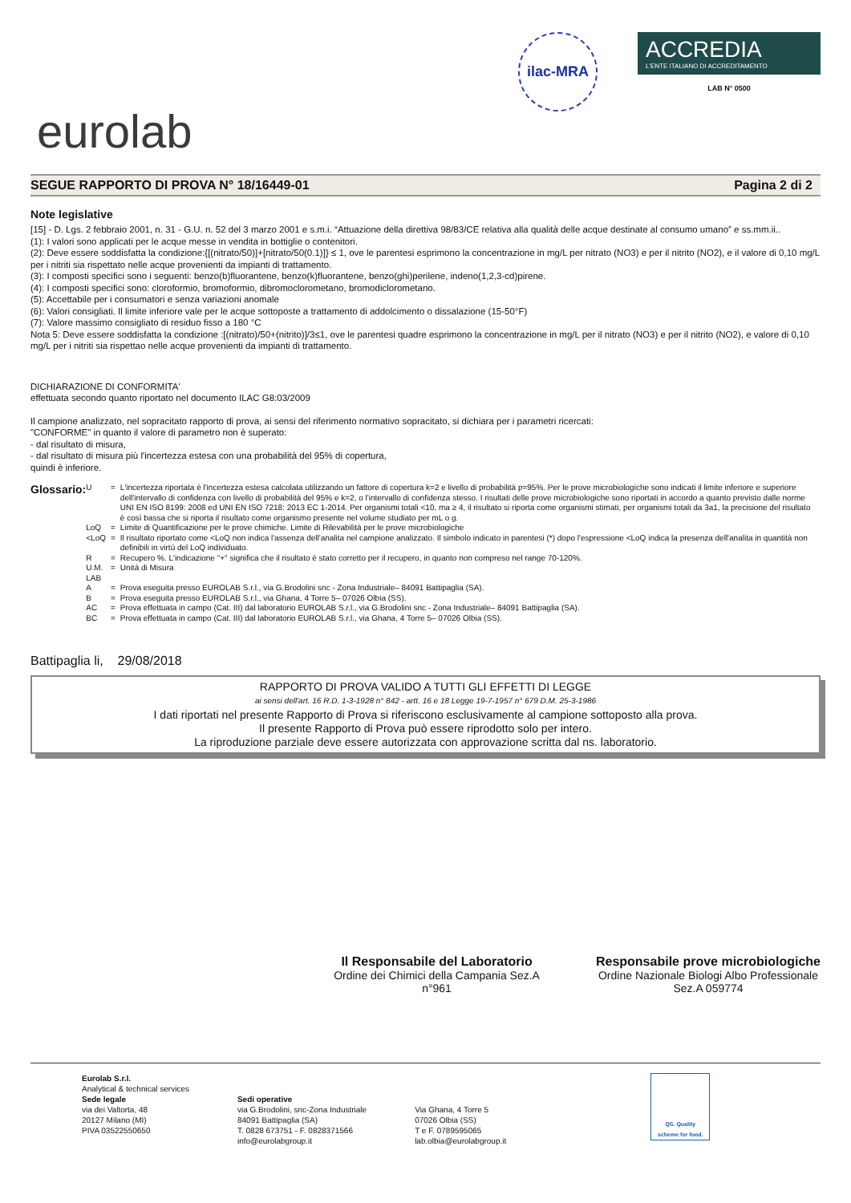eurolab
ilac-MRA
ACCREDIA
L'ENTE ITALIANO DI ACCREDITAMENTO
LAB N° 0500
SEGUE RAPPORTO DI PROVA N° 18/16449-01 Pagina 2 di 2
Note legislative
[15] - D. Lgs. 2 febbraio 2001, n. 31 - G.U. n. 52 del 3 marzo 2001 e s.m.i. “Attuazione della direttiva 98/83/CE relativa alla qualità delle acque destinate al consumo umano” e ss.mm.ii..
(1): I valori sono applicati per le acque messe in vendita in bottiglie o contenitori.
(2): Deve essere soddisfatta la condizione:{[(nitrato/50)]+[nitrato/50(0.1)]} ≤ 1, ove le parentesi esprimono la concentrazione in mg/L per nitrato (NO3) e per il nitrito (NO2), e il valore di 0,10 mg/L per i nitriti sia rispettato nelle acque provenienti da impianti di trattamento.
(3): I composti specifici sono i seguenti: benzo(b)fluorantene, benzo(k)fluorantene, benzo(ghi)perilene, indeno(1,2,3-cd)pirene.
(4): I composti specifici sono: cloroformio, bromoformio, dibromoclorometano, bromodiclorometano.
(5): Accettabile per i consumatori e senza variazioni anomale
(6): Valori consigliati. Il limite inferiore vale per le acque sottoposte a trattamento di addolcimento o dissalazione (15-50°F)
(7): Valore massimo consigliato di residuo fisso a 180 °C
Nota 5: Deve essere soddisfatta la condizione :[(nitrato)/50+(nitrito)]/3≤1, ove le parentesi quadre esprimono la concentrazione in mg/L per il nitrato (NO3) e per il nitrito (NO2), e valore di 0,10 mg/L per i nitriti sia rispettao nelle acque provenienti da impianti di trattamento.
DICHIARAZIONE DI CONFORMITA'
effettuata secondo quanto riportato nel documento ILAC G8:03/2009
Il campione analizzato, nel sopracitato rapporto di prova, ai sensi del riferimento normativo sopracitato, si dichiara per i parametri ricercati:
"CONFORME" in quanto il valore di parametro non è superato:
- dal risultato di misura,
- dal risultato di misura più l'incertezza estesa con una probabilità del 95% di copertura,
quindi è inferiore.
Glossario:
| U | = | L'incertezza riportata è l'incertezza estesa calcolata utilizzando un fattore di copertura k=2 e livello di probabilità p=95%. Per le prove microbiologiche sono indicati il limite inferiore e superiore dell'intervallo di confidenza con livello di probabilità del 95% e k=2, o l'intervallo di confidenza stesso. I risultati delle prove microbiologiche sono riportati in accordo a quanto previsto dalle norme UNI EN ISO 8199: 2008 ed UNI EN ISO 7218: 2013 EC 1-2014. Per organismi totali <10, ma ≥ 4, il risultato si riporta come organismi stimati, per organismi totali da 3a1, la precisione del risultato è così bassa che si riporta il risultato come organismo presente nel volume studiato per mL o g. |
| LoQ | = | Limite di Quantificazione per le prove chimiche. Limite di Rilevabilità per le prove microbiologiche |
| <LoQ | = | Il risultato riportato come <LoQ non indica l'assenza dell'analita nel campione analizzato. Il simbolo indicato in parentesi (*) dopo l'espressione <LoQ indica la presenza dell'analita in quantità non definibili in virtù del LoQ individuato. |
| R | = | Recupero %. L'indicazione "+" significa che il risultato è stato corretto per il recupero, in quanto non compreso nel range 70-120%. |
| U.M. | = | Unità di Misura |
| LAB | | |
| A | = | Prova eseguita presso EUROLAB S.r.l., via G.Brodolini snc - Zona Industriale– 84091 Battipaglia (SA). |
| B | = | Prova eseguita presso EUROLAB S.r.l., via Ghana, 4 Torre 5– 07026 Olbia (SS). |
| AC | = | Prova effettuata in campo (Cat. III) dal laboratorio EUROLAB S.r.l., via G.Brodolini snc - Zona Industriale– 84091 Battipaglia (SA). |
| BC | = | Prova effettuata in campo (Cat. III) dal laboratorio EUROLAB S.r.l., via Ghana, 4 Torre 5– 07026 Olbia (SS). |
Battipaglia li, 29/08/2018
RAPPORTO DI PROVA VALIDO A TUTTI GLI EFFETTI DI LEGGE
ai sensi dell'art. 16 R.D. 1-3-1928 n° 842 - artt. 16 e 18 Legge 19-7-1957 n° 679 D.M. 25-3-1986
I dati riportati nel presente Rapporto di Prova si riferiscono esclusivamente al campione sottoposto alla prova.
Il presente Rapporto di Prova può essere riprodotto solo per intero.
La riproduzione parziale deve essere autorizzata con approvazione scritta dal ns. laboratorio.
Il Responsabile del Laboratorio
Ordine dei Chimici della Campania Sez.A
n°961
Responsabile prove microbiologiche
Ordine Nazionale Biologi Albo Professionale
Sez.A 059774
Eurolab S.r.l.
Analytical & technical services
Sede legale
via dei Valtorta, 48
20127 Milano (MI)
PIVA 03522550650
Sedi operative
via G.Brodolini, snc-Zona Industriale
84091 Battipaglia (SA)
T. 0828 673751 - F. 0828371566
info@eurolabgroup.it
Via Ghana, 4 Torre 5
07026 Olbia (SS)
T e F. 0789595065
lab.olbia@eurolabgroup.it
QS. Quality
scheme for food.